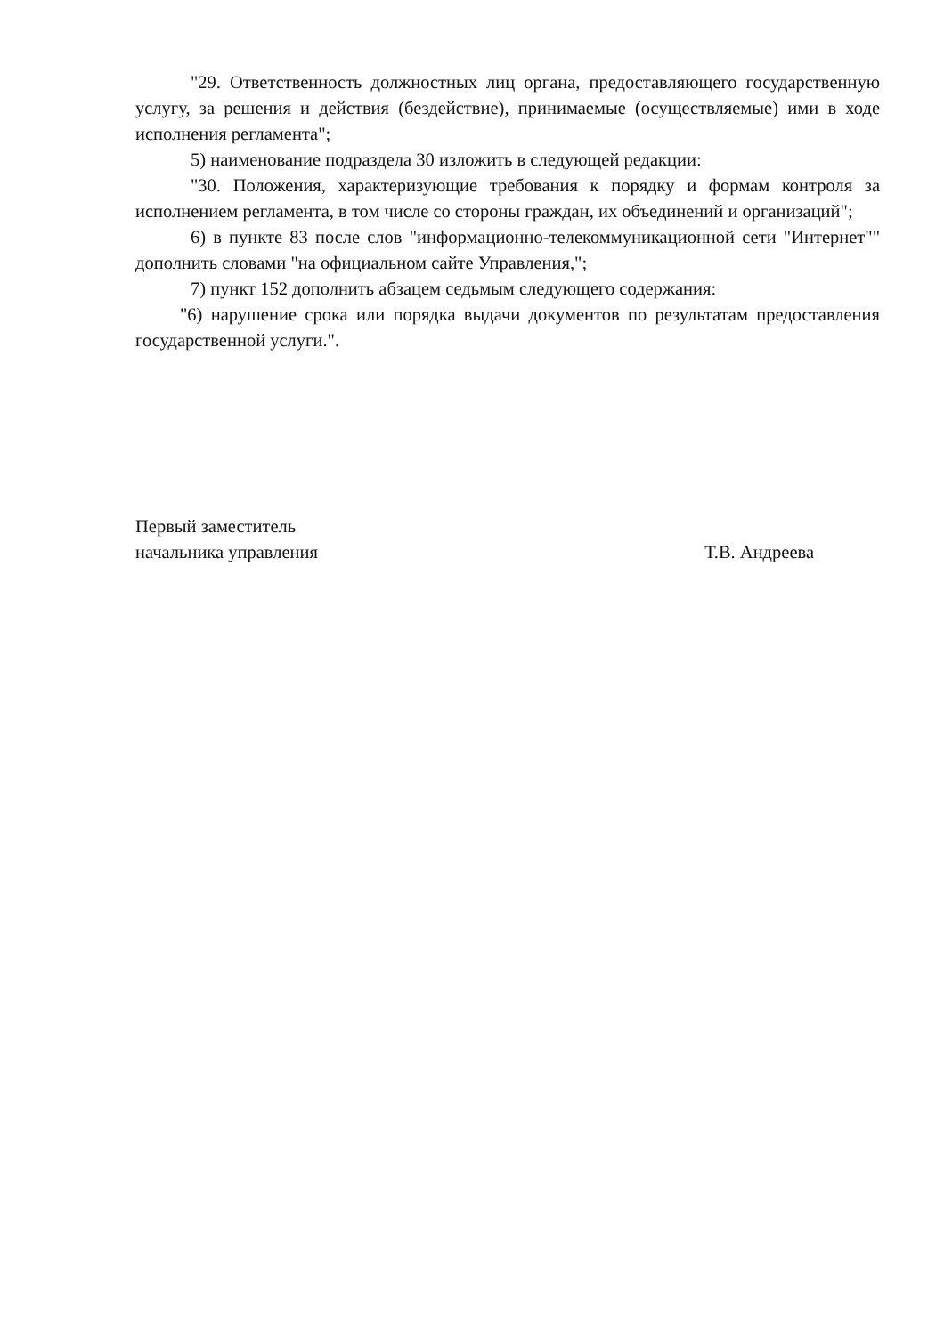"29. Ответственность должностных лиц органа, предоставляющего государственную услугу, за решения и действия (бездействие), принимаемые (осуществляемые) ими в ходе исполнения регламента";
5) наименование подраздела 30 изложить в следующей редакции:
"30. Положения, характеризующие требования к порядку и формам контроля за исполнением регламента, в том числе со стороны граждан, их объединений и организаций";
6) в пункте 83 после слов "информационно-телекоммуникационной сети "Интернет"" дополнить словами "на официальном сайте Управления,";
7) пункт 152 дополнить абзацем седьмым следующего содержания:
"6) нарушение срока или порядка выдачи документов по результатам предоставления государственной услуги.".
Первый заместитель
начальника управления
Т.В. Андреева